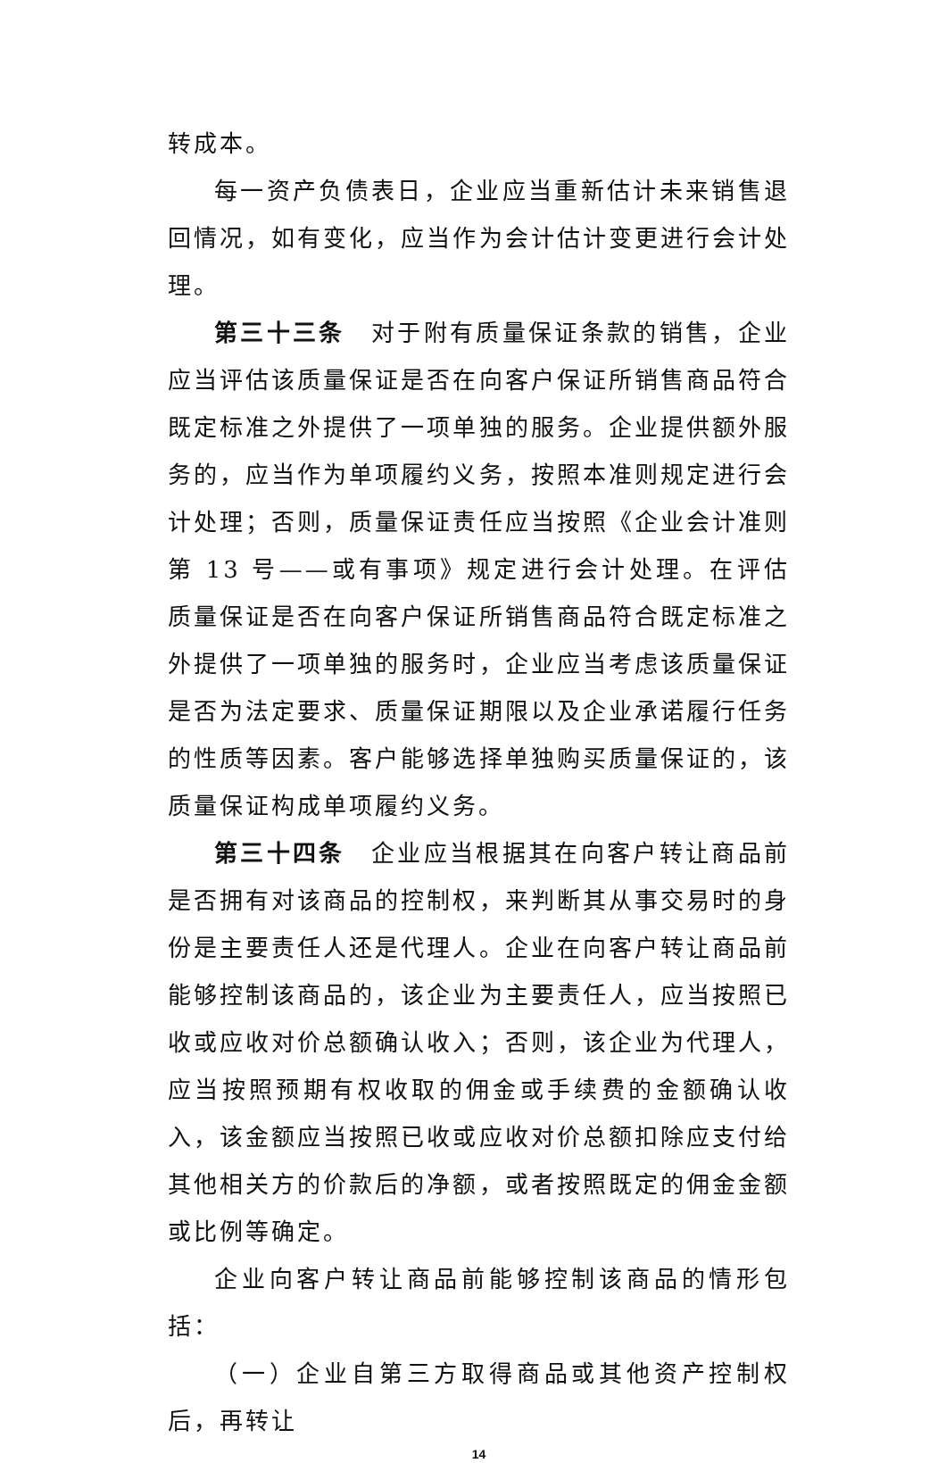转成本。
每一资产负债表日，企业应当重新估计未来销售退回情况，如有变化，应当作为会计估计变更进行会计处理。
第三十三条　对于附有质量保证条款的销售，企业应当评估该质量保证是否在向客户保证所销售商品符合既定标准之外提供了一项单独的服务。企业提供额外服务的，应当作为单项履约义务，按照本准则规定进行会计处理；否则，质量保证责任应当按照《企业会计准则第 13 号——或有事项》规定进行会计处理。在评估质量保证是否在向客户保证所销售商品符合既定标准之外提供了一项单独的服务时，企业应当考虑该质量保证是否为法定要求、质量保证期限以及企业承诺履行任务的性质等因素。客户能够选择单独购买质量保证的，该质量保证构成单项履约义务。
第三十四条　企业应当根据其在向客户转让商品前是否拥有对该商品的控制权，来判断其从事交易时的身份是主要责任人还是代理人。企业在向客户转让商品前能够控制该商品的，该企业为主要责任人，应当按照已收或应收对价总额确认收入；否则，该企业为代理人，应当按照预期有权收取的佣金或手续费的金额确认收入，该金额应当按照已收或应收对价总额扣除应支付给其他相关方的价款后的净额，或者按照既定的佣金金额或比例等确定。
企业向客户转让商品前能够控制该商品的情形包括：
（一）企业自第三方取得商品或其他资产控制权后，再转让
14